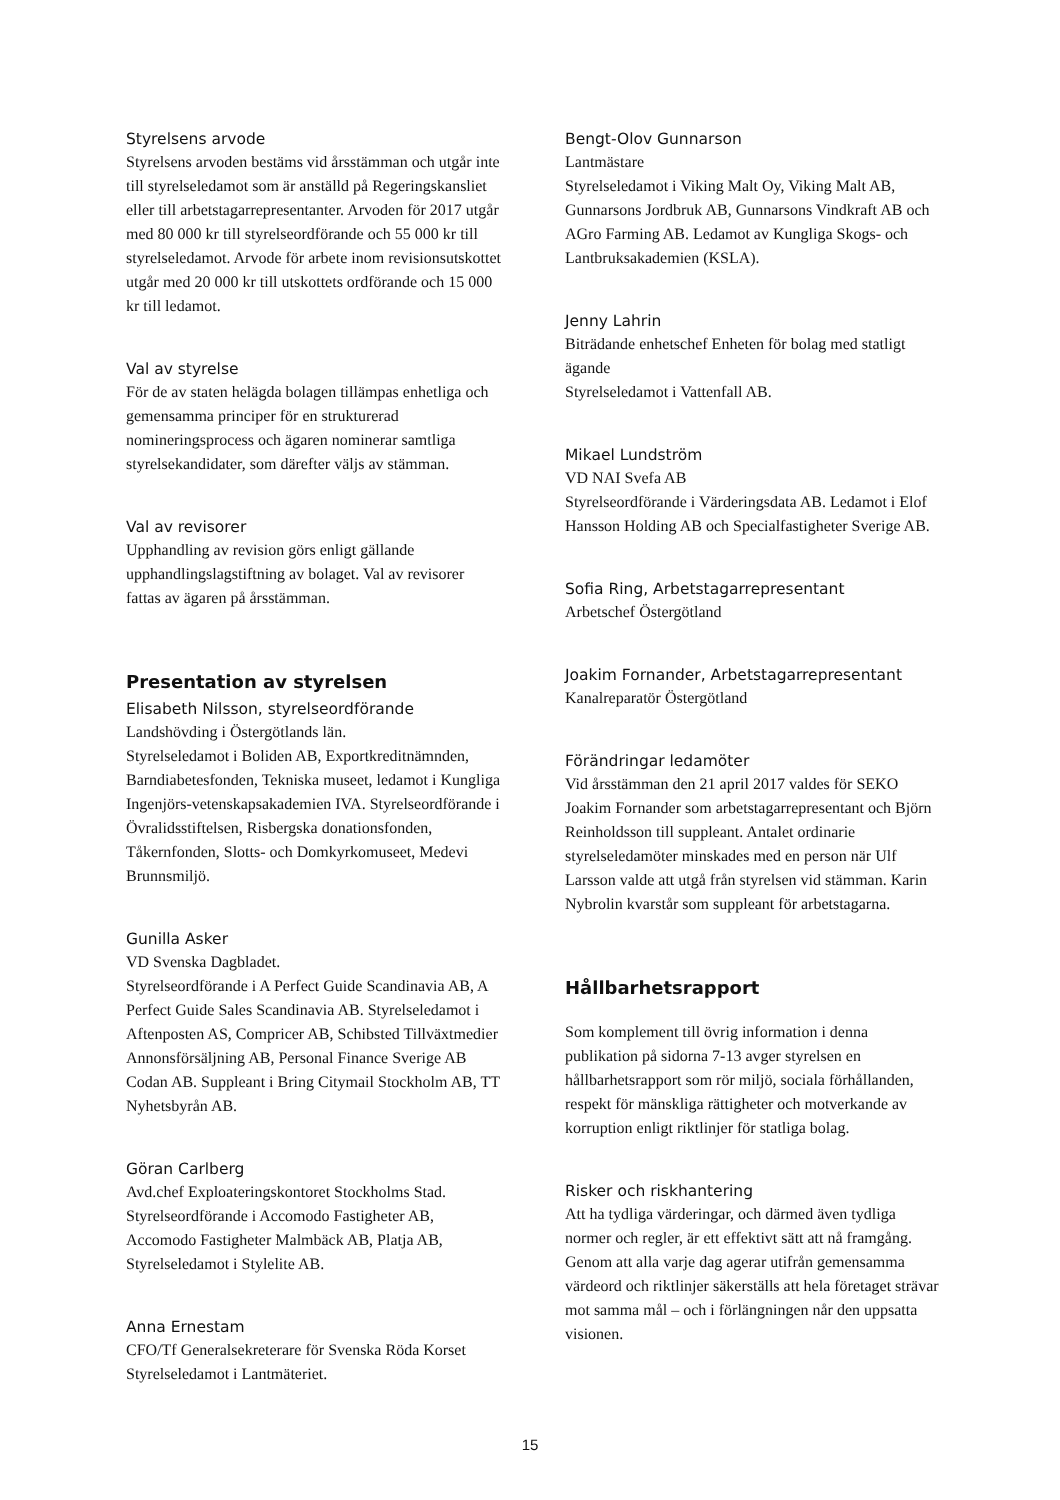Styrelsens arvode
Styrelsens arvoden bestäms vid årsstämman och utgår inte till styrelseledamot som är anställd på Regeringskansliet eller till arbetstagarrepresentanter. Arvoden för 2017 utgår med 80 000 kr till styrelseordförande och 55 000 kr till styrelseledamot. Arvode för arbete inom revisionsutskottet utgår med 20 000 kr till utskottets ordförande och 15 000 kr till ledamot.
Val av styrelse
För de av staten helägda bolagen tillämpas enhetliga och gemensamma principer för en strukturerad nomineringsprocess och ägaren nominerar samtliga styrelsekandidater, som därefter väljs av stämman.
Val av revisorer
Upphandling av revision görs enligt gällande upphandlingslagstiftning av bolaget. Val av revisorer fattas av ägaren på årsstämman.
Presentation av styrelsen
Elisabeth Nilsson, styrelseordförande
Landshövding i Östergötlands län.
Styrelseledamot i Boliden AB, Exportkreditnämnden, Barndiabetesfonden, Tekniska museet, ledamot i Kungliga Ingenjörs-vetenskapsakademien IVA. Styrelseordförande i Övralidsstiftelsen, Risbergska donationsfonden, Tåkernfonden, Slotts- och Domkyrkomuseet, Medevi Brunnsmiljö.
Gunilla Asker
VD Svenska Dagbladet.
Styrelseordförande i A Perfect Guide Scandinavia AB, A Perfect Guide Sales Scandinavia AB. Styrelseledamot i Aftenposten AS, Compricer AB, Schibsted Tillväxtmedier Annonsförsäljning AB, Personal Finance Sverige AB Codan AB. Suppleant i Bring Citymail Stockholm AB, TT Nyhetsbyrån AB.
Göran Carlberg
Avd.chef Exploateringskontoret Stockholms Stad. Styrelseordförande i Accomodo Fastigheter AB, Accomodo Fastigheter Malmbäck AB, Platja AB, Styrelseledamot i Stylelite AB.
Anna Ernestam
CFO/Tf Generalsekreterare för Svenska Röda Korset
Styrelseledamot i Lantmäteriet.
Bengt-Olov Gunnarson
Lantmästare
Styrelseledamot i Viking Malt Oy, Viking Malt AB, Gunnarsons Jordbruk AB, Gunnarsons Vindkraft AB och AGro Farming AB. Ledamot av Kungliga Skogs- och Lantbruksakademien (KSLA).
Jenny Lahrin
Biträdande enhetschef Enheten för bolag med statligt ägande
Styrelseledamot i Vattenfall AB.
Mikael Lundström
VD NAI Svefa AB
Styrelseordförande i Värderingsdata AB. Ledamot i Elof Hansson Holding AB och Specialfastigheter Sverige AB.
Sofia Ring, Arbetstagarrepresentant
Arbetschef Östergötland
Joakim Fornander, Arbetstagarrepresentant
Kanalreparatör Östergötland
Förändringar ledamöter
Vid årsstämman den 21 april 2017 valdes för SEKO Joakim Fornander som arbetstagarrepresentant och Björn Reinholdsson till suppleant. Antalet ordinarie styrelseledamöter minskades med en person när Ulf Larsson valde att utgå från styrelsen vid stämman. Karin Nybrolin kvarstår som suppleant för arbetstagarna.
Hållbarhetsrapport
Som komplement till övrig information i denna publikation på sidorna 7-13 avger styrelsen en hållbarhetsrapport som rör miljö, sociala förhållanden, respekt för mänskliga rättigheter och motverkande av korruption enligt riktlinjer för statliga bolag.
Risker och riskhantering
Att ha tydliga värderingar, och därmed även tydliga normer och regler, är ett effektivt sätt att nå framgång. Genom att alla varje dag agerar utifrån gemensamma värdeord och riktlinjer säkerställs att hela företaget strävar mot samma mål – och i förlängningen når den uppsatta visionen.
15